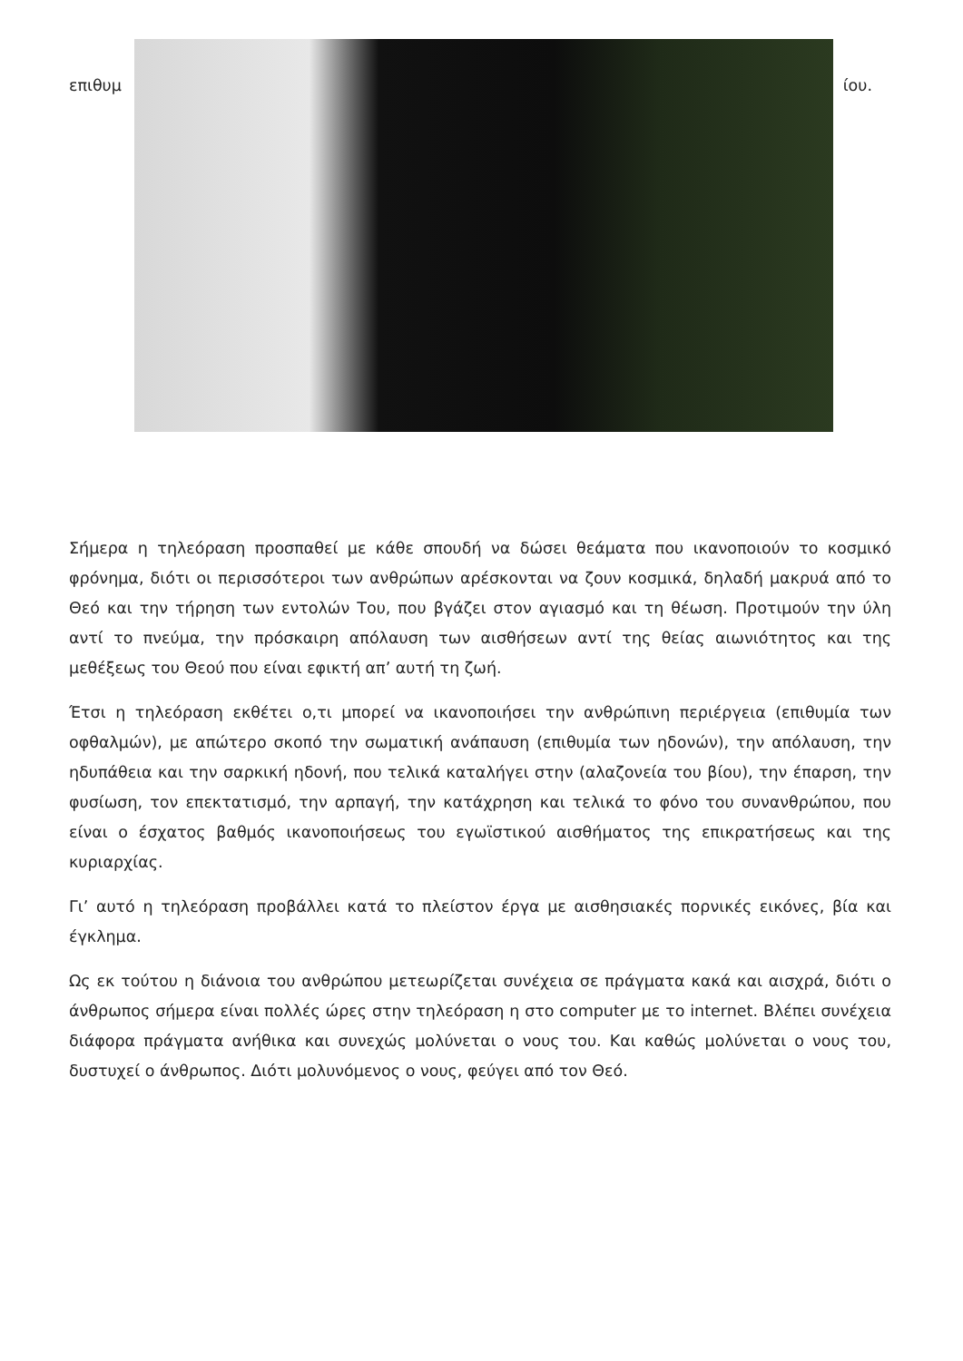επιθυμ ίου.
Σήμερα η τηλεόραση προσπαθεί με κάθε σπουδή να δώσει θεάματα που ικανοποιούν το κοσμικό φρόνημα, διότι οι περισσότεροι των ανθρώπων αρέσκονται να ζουν κοσμικά, δηλαδή μακρυά από το Θεό και την τήρηση των εντολών Του, που βγάζει στον αγιασμό και τη θέωση. Προτιμούν την ύλη αντί το πνεύμα, την πρόσκαιρη απόλαυση των αισθήσεων αντί της θείας αιωνιότητος και της μεθέξεως του Θεού που είναι εφικτή απ’ αυτή τη ζωή.
Έτσι η τηλεόραση εκθέτει ο,τι μπορεί να ικανοποιήσει την ανθρώπινη περιέργεια (επιθυμία των οφθαλμών), με απώτερο σκοπό την σωματική ανάπαυση (επιθυμία των ηδονών), την απόλαυση, την ηδυπάθεια και την σαρκική ηδονή, που τελικά καταλήγει στην (αλαζονεία του βίου), την έπαρση, την φυσίωση, τον επεκτατισμό, την αρπαγή, την κατάχρηση και τελικά το φόνο του συνανθρώπου, που είναι ο έσχατος βαθμός ικανοποιήσεως του εγωϊστικού αισθήματος της επικρατήσεως και της κυριαρχίας.
Γι’ αυτό η τηλεόραση προβάλλει κατά το πλείστον έργα με αισθησιακές πορνικές εικόνες, βία και έγκλημα.
Ως εκ τούτου η διάνοια του ανθρώπου μετεωρίζεται συνέχεια σε πράγματα κακά και αισχρά, διότι ο άνθρωπος σήμερα είναι πολλές ώρες στην τηλεόραση η στο computer με το internet. Βλέπει συνέχεια διάφορα πράγματα ανήθικα και συνεχώς μολύνεται ο νους του. Και καθώς μολύνεται ο νους του, δυστυχεί ο άνθρωπος. Διότι μολυνόμενος ο νους, φεύγει από τον Θεό.